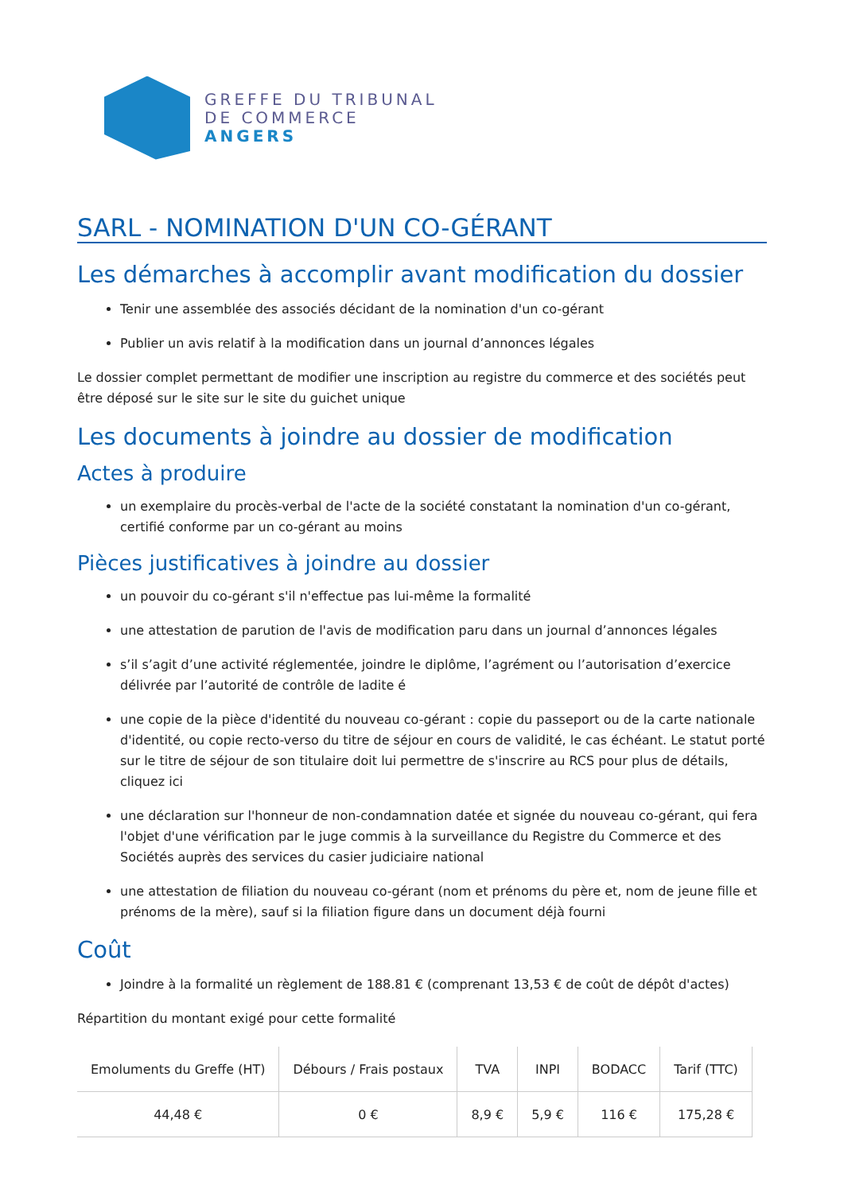GREFFE DU TRIBUNAL
DE COMMERCE
ANGERS
SARL - NOMINATION D'UN CO-GÉRANT
Les démarches à accomplir avant modification du dossier
Tenir une assemblée des associés décidant de la nomination d'un co-gérant
Publier un avis relatif à la modification dans un journal d’annonces légales
Le dossier complet permettant de modifier une inscription au registre du commerce et des sociétés peut être déposé sur le site sur le site du guichet unique
Les documents à joindre au dossier de modification
Actes à produire
un exemplaire du procès-verbal de l'acte de la société constatant la nomination d'un co-gérant, certifié conforme par un co-gérant au moins
Pièces justificatives à joindre au dossier
un pouvoir du co-gérant s'il n'effectue pas lui-même la formalité
une attestation de parution de l'avis de modification paru dans un journal d’annonces légales
s’il s’agit d’une activité réglementée, joindre le diplôme, l’agrément ou l’autorisation d’exercice délivrée par l’autorité de contrôle de ladite é
une copie de la pièce d'identité du nouveau co-gérant : copie du passeport ou de la carte nationale d'identité, ou copie recto-verso du titre de séjour en cours de validité, le cas échéant. Le statut porté sur le titre de séjour de son titulaire doit lui permettre de s'inscrire au RCS pour plus de détails, cliquez ici
une déclaration sur l'honneur de non-condamnation datée et signée du nouveau co-gérant, qui fera l'objet d'une vérification par le juge commis à la surveillance du Registre du Commerce et des Sociétés auprès des services du casier judiciaire national
une attestation de filiation du nouveau co-gérant (nom et prénoms du père et, nom de jeune fille et prénoms de la mère), sauf si la filiation figure dans un document déjà fourni
Coût
Joindre à la formalité un règlement de 188.81 € (comprenant 13,53 € de coût de dépôt d'actes)
Répartition du montant exigé pour cette formalité
| Emoluments du Greffe (HT) | Débours / Frais postaux | TVA | INPI | BODACC | Tarif (TTC) |
| --- | --- | --- | --- | --- | --- |
| 44,48 € | 0 € | 8,9 € | 5,9 € | 116 € | 175,28 € |